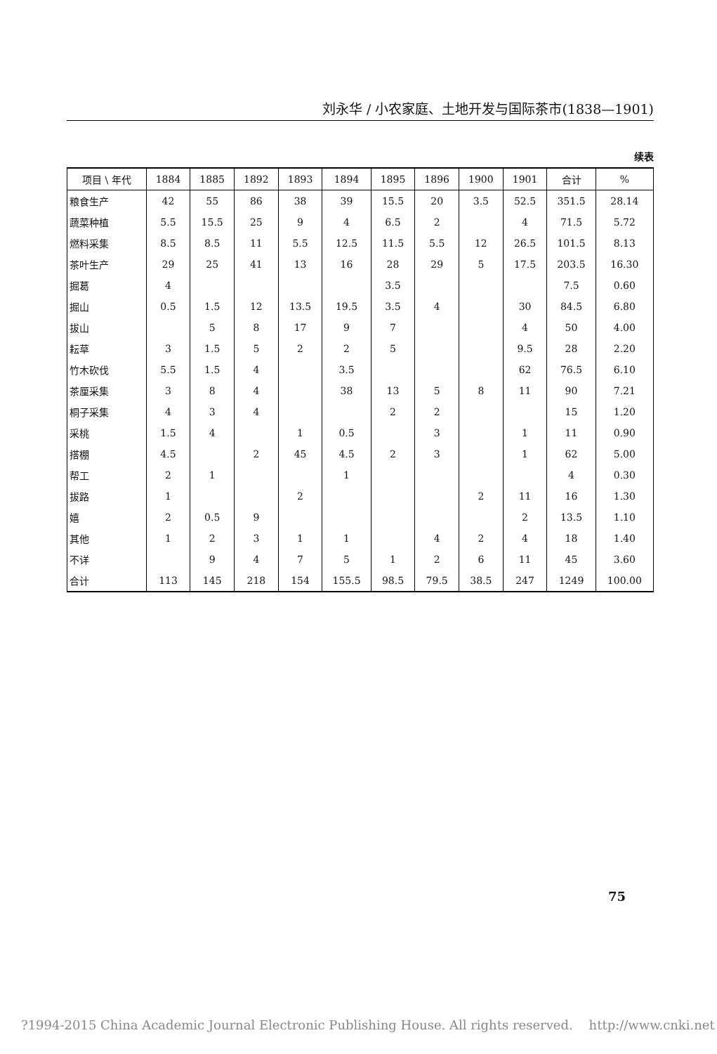刘永华 / 小农家庭、土地开发与国际茶市(1838—1901)
续表
| 项目 \ 年代 | 1884 | 1885 | 1892 | 1893 | 1894 | 1895 | 1896 | 1900 | 1901 | 合计 | % |
| --- | --- | --- | --- | --- | --- | --- | --- | --- | --- | --- | --- |
| 粮食生产 | 42 | 55 | 86 | 38 | 39 | 15.5 | 20 | 3.5 | 52.5 | 351.5 | 28.14 |
| 蔬菜种植 | 5.5 | 15.5 | 25 | 9 | 4 | 6.5 | 2 | | 4 | 71.5 | 5.72 |
| 燃料采集 | 8.5 | 8.5 | 11 | 5.5 | 12.5 | 11.5 | 5.5 | 12 | 26.5 | 101.5 | 8.13 |
| 茶叶生产 | 29 | 25 | 41 | 13 | 16 | 28 | 29 | 5 | 17.5 | 203.5 | 16.30 |
| 掘葛 | 4 | | | | | 3.5 | | | | 7.5 | 0.60 |
| 掘山 | 0.5 | 1.5 | 12 | 13.5 | 19.5 | 3.5 | 4 | | 30 | 84.5 | 6.80 |
| 拔山 | | 5 | 8 | 17 | 9 | 7 | | | 4 | 50 | 4.00 |
| 耘草 | 3 | 1.5 | 5 | 2 | 2 | 5 | | | 9.5 | 28 | 2.20 |
| 竹木砍伐 | 5.5 | 1.5 | 4 | | 3.5 | | | | 62 | 76.5 | 6.10 |
| 茶厘采集 | 3 | 8 | 4 | | 38 | 13 | 5 | 8 | 11 | 90 | 7.21 |
| 桐子采集 | 4 | 3 | 4 | | | 2 | 2 | | | 15 | 1.20 |
| 采桃 | 1.5 | 4 | | 1 | 0.5 | | 3 | | 1 | 11 | 0.90 |
| 搭棚 | 4.5 | | 2 | 45 | 4.5 | 2 | 3 | | 1 | 62 | 5.00 |
| 帮工 | 2 | 1 | | | 1 | | | | | 4 | 0.30 |
| 拔路 | 1 | | | 2 | | | | 2 | 11 | 16 | 1.30 |
| 嬉 | 2 | 0.5 | 9 | | | | | | 2 | 13.5 | 1.10 |
| 其他 | 1 | 2 | 3 | 1 | 1 | | 4 | 2 | 4 | 18 | 1.40 |
| 不详 | | 9 | 4 | 7 | 5 | 1 | 2 | 6 | 11 | 45 | 3.60 |
| 合计 | 113 | 145 | 218 | 154 | 155.5 | 98.5 | 79.5 | 38.5 | 247 | 1249 | 100.00 |
75
?1994-2015 China Academic Journal Electronic Publishing House. All rights reserved. http://www.cnki.net